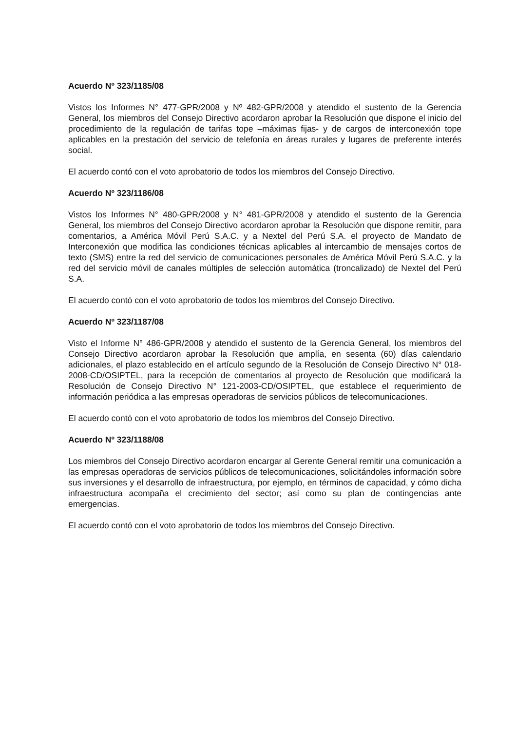Acuerdo Nº 323/1185/08
Vistos los Informes N° 477-GPR/2008 y Nº 482-GPR/2008 y atendido el sustento de la Gerencia General, los miembros del Consejo Directivo acordaron aprobar la Resolución que dispone el inicio del procedimiento de la regulación de tarifas tope –máximas fijas- y de cargos de interconexión tope aplicables en la prestación del servicio de telefonía en áreas rurales y lugares de preferente interés social.
El acuerdo contó con el voto aprobatorio de todos los miembros del Consejo Directivo.
Acuerdo Nº 323/1186/08
Vistos los Informes N° 480-GPR/2008 y N° 481-GPR/2008 y atendido el sustento de la Gerencia General, los miembros del Consejo Directivo acordaron aprobar la Resolución que dispone remitir, para comentarios, a América Móvil Perú S.A.C. y a Nextel del Perú S.A. el proyecto de Mandato de Interconexión que modifica las condiciones técnicas aplicables al intercambio de mensajes cortos de texto (SMS) entre la red del servicio de comunicaciones personales de América Móvil Perú S.A.C. y la red del servicio móvil de canales múltiples de selección automática (troncalizado) de Nextel del Perú S.A.
El acuerdo contó con el voto aprobatorio de todos los miembros del Consejo Directivo.
Acuerdo Nº 323/1187/08
Visto el Informe N° 486-GPR/2008 y atendido el sustento de la Gerencia General, los miembros del Consejo Directivo acordaron aprobar la Resolución que amplía, en sesenta (60) días calendario adicionales, el plazo establecido en el artículo segundo de la Resolución de Consejo Directivo N° 018-2008-CD/OSIPTEL, para la recepción de comentarios al proyecto de Resolución que modificará la Resolución de Consejo Directivo N° 121-2003-CD/OSIPTEL, que establece el requerimiento de información periódica a las empresas operadoras de servicios públicos de telecomunicaciones.
El acuerdo contó con el voto aprobatorio de todos los miembros del Consejo Directivo.
Acuerdo Nº 323/1188/08
Los miembros del Consejo Directivo acordaron encargar al Gerente General remitir una comunicación a las empresas operadoras de servicios públicos de telecomunicaciones, solicitándoles información sobre sus inversiones y el desarrollo de infraestructura, por ejemplo, en términos de capacidad, y cómo dicha infraestructura acompaña el crecimiento del sector; así como su plan de contingencias ante emergencias.
El acuerdo contó con el voto aprobatorio de todos los miembros del Consejo Directivo.